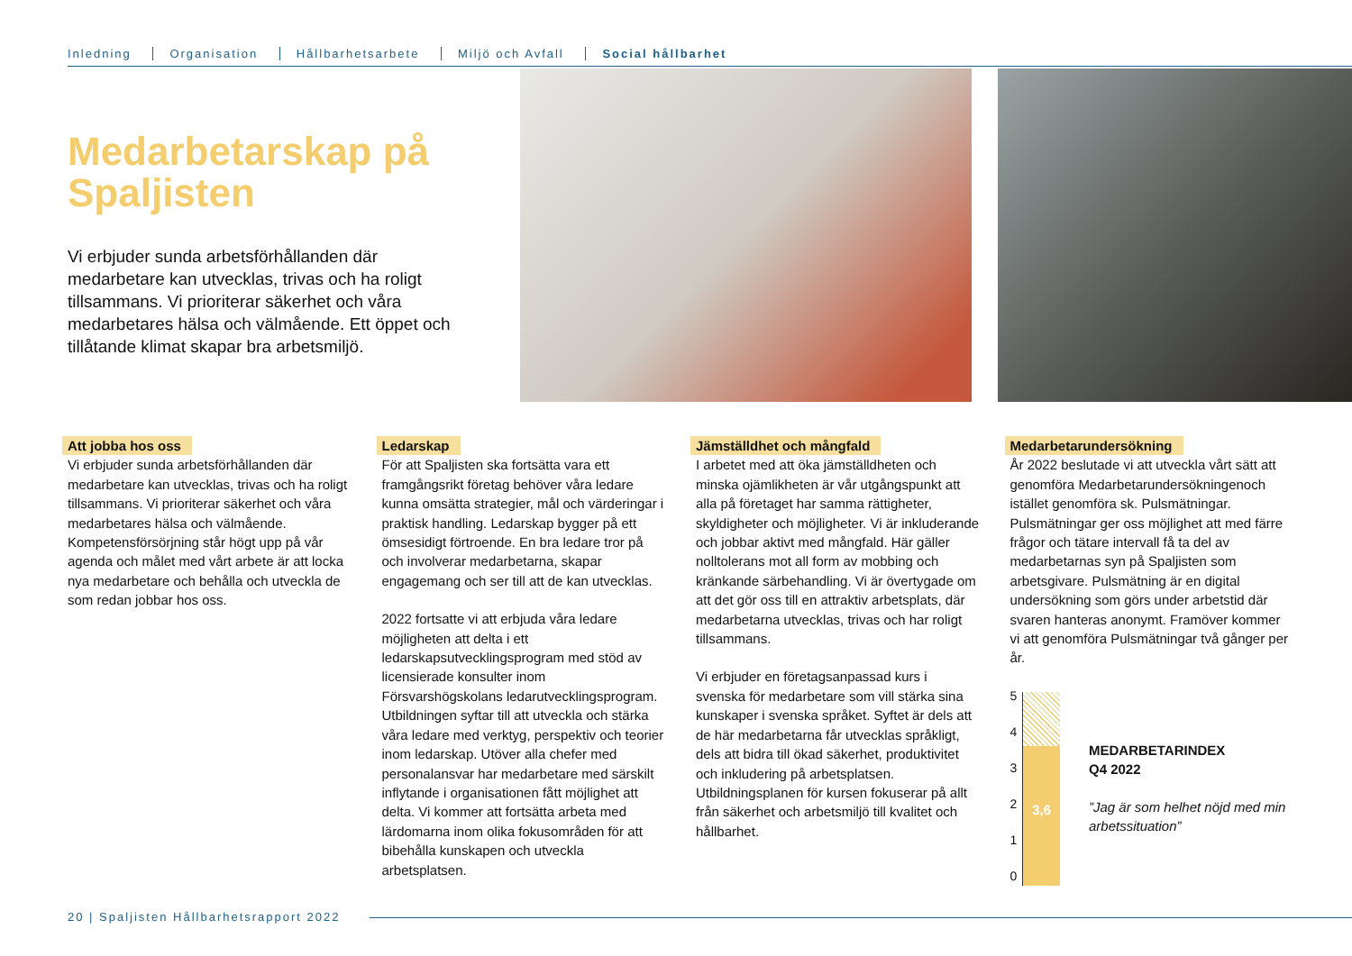Inledning Organisation Hållbarhetsarbete Miljö och Avfall Social hållbarhet
Medarbetarskap på Spaljisten
Vi erbjuder sunda arbetsförhållanden där medarbe­tare kan utvecklas, trivas och ha roligt tillsammans. Vi prioriterar säkerhet och våra medarbetares hälsa och välmående. Ett öppet och tillåtande klimat skapar bra arbetsmiljö.
Att jobba hos oss
Vi erbjuder sunda arbetsförhållanden där medarbetare kan utvecklas, trivas och ha roligt tillsammans. Vi prioriterar säkerhet och våra medarbetares hälsa och välmående. Kompetensförsörjning står högt upp på vår agenda och målet med vårt arbete är att locka nya medarbetare och behålla och utveckla de som redan jobbar hos oss.
Ledarskap
För att Spaljisten ska fortsätta vara ett framgångsrikt företag behöver våra ledare kunna omsätta strategier, mål och värderingar i praktisk handling. Ledarskap bygger på ett ömsesidigt förtroende. En bra ledare tror på och involverar medarbetarna, skapar engagemang och ser till att de kan utvecklas.
2022 fortsatte vi att erbjuda våra ledare möjligheten att delta i ett ledarskapsutvecklingsprogram med stöd av licensierade konsulter inom Försvarshögskolans ledarutvecklingsprogram. Utbildningen syftar till att utveckla och stärka våra ledare med verktyg, perspektiv och teorier inom ledarskap. Utöver alla chefer med personalansvar har medarbetare med särskilt inflytande i organisationen fått möjlighet att delta. Vi kommer att fortsätta arbeta med lärdomarna inom olika fokusområden för att bibehålla kunskapen och utveckla arbetsplatsen.
Jämställdhet och mångfald
I arbetet med att öka jämställdheten och minska ojämlikheten är vår utgångspunkt att alla på företaget har samma rättigheter, skyldigheter och möjligheter. Vi är inkluderande och jobbar aktivt med mångfald. Här gäller nolltolerans mot all form av mobbing och kränkande särbehandling. Vi är övertygade om att det gör oss till en attraktiv arbetsplats, där medarbetarna utvecklas, trivas och har roligt tillsammans.
Vi erbjuder en företagsanpassad kurs i svenska för medarbetare som vill stärka sina kunskaper i svenska språket. Syftet är dels att de här medarbetarna får utvecklas språkligt, dels att bidra till ökad säkerhet, produktivitet och inkludering på arbetsplatsen. Utbildningsplanen för kursen fokuserar på allt från säkerhet och arbetsmiljö till kvalitet och hållbarhet.
Medarbetarundersökning
År 2022 beslutade vi att utveckla vårt sätt att genomföra Medarbetarundersökningenoch istället genomföra sk. Pulsmätningar. Pulsmätningar ger oss möjlighet att med färre frågor och tätare intervall få ta del av medarbetarnas syn på Spaljisten som arbetsgivare. Pulsmätning är en digital undersökning som görs under arbetstid där svaren hanteras anonymt. Framöver kommer vi att genomföra Pulsmätningar två gånger per år.
543210
3,6
MEDARBETARINDEX
Q4 2022
”Jag är som helhet nöjd med min arbets­situation”
20 | Spaljisten Hållbarhetsrapport 2022